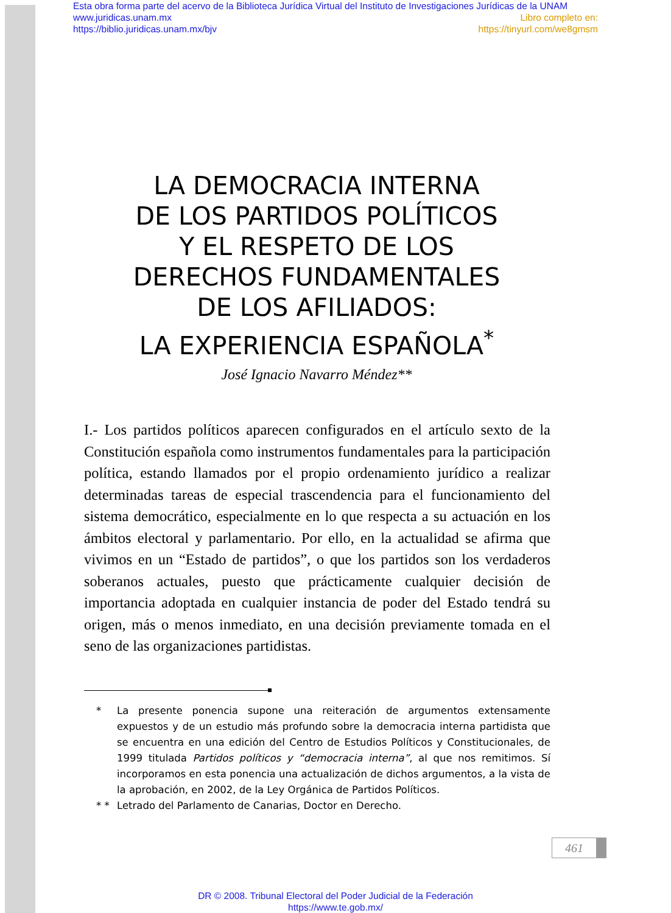Esta obra forma parte del acervo de la Biblioteca Jurídica Virtual del Instituto de Investigaciones Jurídicas de la UNAM
www.juridicas.unam.mx Libro completo en:
https://biblio.juridicas.unam.mx/bjv https://tinyurl.com/we8gmsm
LA DEMOCRACIA INTERNA
DE LOS PARTIDOS POLÍTICOS
Y EL RESPETO DE LOS
DERECHOS FUNDAMENTALES
DE LOS AFILIADOS:
LA EXPERIENCIA ESPAÑOLA<sup>*</sup>
José Ignacio Navarro Méndez**
I.- Los partidos políticos aparecen configurados en el artículo sexto de la Constitución española como instrumentos fundamentales para la participación política, estando llamados por el propio ordenamiento jurídico a realizar determinadas tareas de especial trascendencia para el funcionamiento del sistema democrático, especialmente en lo que respecta a su actuación en los ámbitos electoral y parlamentario. Por ello, en la actualidad se afirma que vivimos en un “Estado de partidos”, o que los partidos son los verdaderos soberanos actuales, puesto que prácticamente cualquier decisión de importancia adoptada en cualquier instancia de poder del Estado tendrá su origen, más o menos inmediato, en una decisión previamente tomada en el seno de las organizaciones partidistas.
* La presente ponencia supone una reiteración de argumentos extensamente expuestos y de un estudio más profundo sobre la democracia interna partidista que se encuentra en una edición del Centro de Estudios Políticos y Constitucionales, de 1999 titulada Partidos políticos y “democracia interna”, al que nos remitimos. Sí incorporamos en esta ponencia una actualización de dichos argumentos, a la vista de la aprobación, en 2002, de la Ley Orgánica de Partidos Políticos.
* * Letrado del Parlamento de Canarias, Doctor en Derecho.
461
DR © 2008. Tribunal Electoral del Poder Judicial de la Federación
https://www.te.gob.mx/